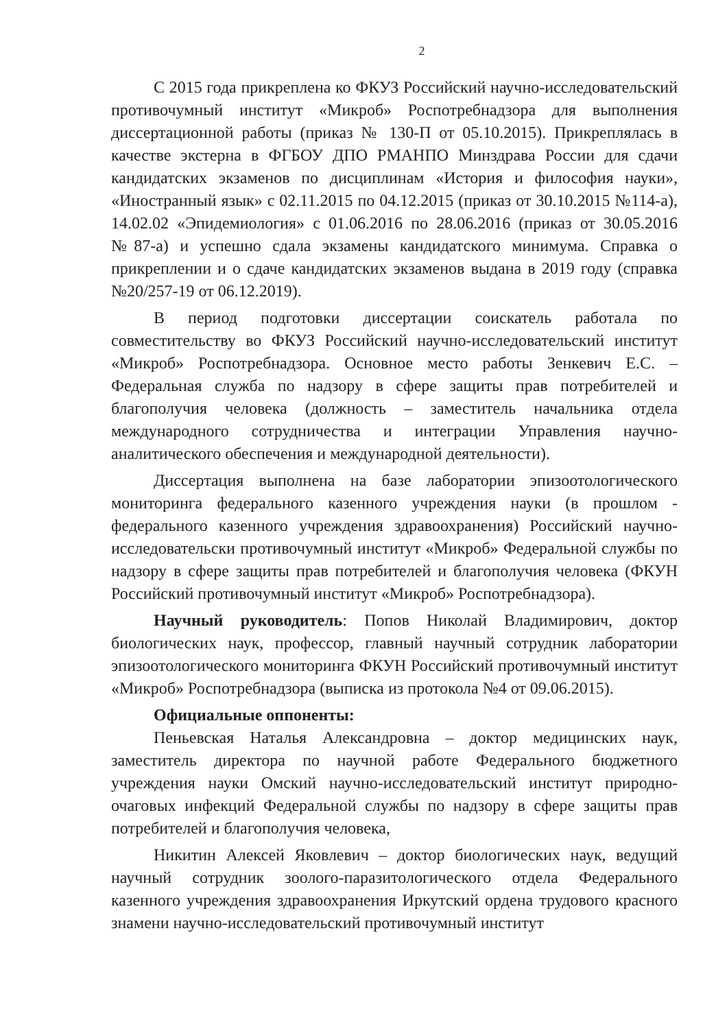2
С 2015 года прикреплена ко ФКУЗ Российский научно-исследовательский противочумный институт «Микроб» Роспотребнадзора для выполнения диссертационной работы (приказ № 130-П от 05.10.2015). Прикреплялась в качестве экстерна в ФГБОУ ДПО РМАНПО Минздрава России для сдачи кандидатских экзаменов по дисциплинам «История и философия науки», «Иностранный язык» с 02.11.2015 по 04.12.2015 (приказ от 30.10.2015 №114-а), 14.02.02 «Эпидемиология» с 01.06.2016 по 28.06.2016 (приказ от 30.05.2016 №87-а) и успешно сдала экзамены кандидатского минимума. Справка о прикреплении и о сдаче кандидатских экзаменов выдана в 2019 году (справка №20/257-19 от 06.12.2019).
В период подготовки диссертации соискатель работала по совместительству во ФКУЗ Российский научно-исследовательский институт «Микроб» Роспотребнадзора. Основное место работы Зенкевич Е.С. – Федеральная служба по надзору в сфере защиты прав потребителей и благополучия человека (должность – заместитель начальника отдела международного сотрудничества и интеграции Управления научно-аналитического обеспечения и международной деятельности).
Диссертация выполнена на базе лаборатории эпизоотологического мониторинга федерального казенного учреждения науки (в прошлом - федерального казенного учреждения здравоохранения) Российский научно-исследовательски противочумный институт «Микроб» Федеральной службы по надзору в сфере защиты прав потребителей и благополучия человека (ФКУН Российский противочумный институт «Микроб» Роспотребнадзора).
Научный руководитель: Попов Николай Владимирович, доктор биологических наук, профессор, главный научный сотрудник лаборатории эпизоотологического мониторинга ФКУН Российский противочумный институт «Микроб» Роспотребнадзора (выписка из протокола №4 от 09.06.2015).
Официальные оппоненты:
Пеньевская Наталья Александровна – доктор медицинских наук, заместитель директора по научной работе Федерального бюджетного учреждения науки Омский научно-исследовательский институт природно-очаговых инфекций Федеральной службы по надзору в сфере защиты прав потребителей и благополучия человека,
Никитин Алексей Яковлевич – доктор биологических наук, ведущий научный сотрудник зоолого-паразитологического отдела Федерального казенного учреждения здравоохранения Иркутский ордена трудового красного знамени научно-исследовательский противочумный институт